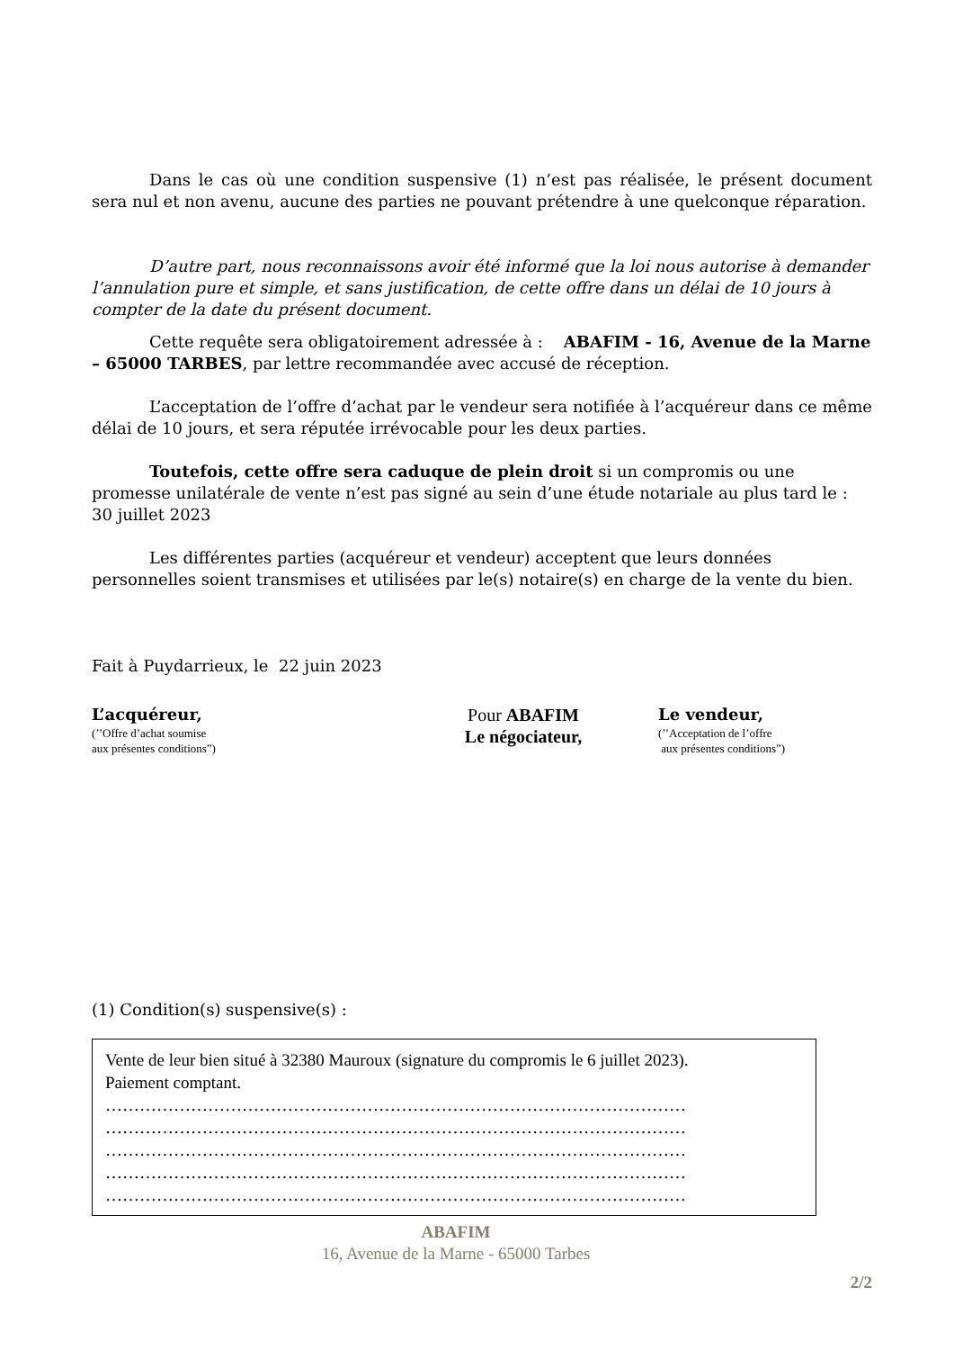Dans le cas où une condition suspensive (1) n’est pas réalisée, le présent document sera nul et non avenu, aucune des parties ne pouvant prétendre à une quelconque réparation.
D’autre part, nous reconnaissons avoir été informé que la loi nous autorise à demander l’annulation pure et simple, et sans justification, de cette offre dans un délai de 10 jours à compter de la date du présent document.
Cette requête sera obligatoirement adressée à : ABAFIM - 16, Avenue de la Marne – 65000 TARBES, par lettre recommandée avec accusé de réception.
L’acceptation de l’offre d’achat par le vendeur sera notifiée à l’acquéreur dans ce même délai de 10 jours, et sera réputée irrévocable pour les deux parties.
Toutefois, cette offre sera caduque de plein droit si un compromis ou une promesse unilatérale de vente n’est pas signé au sein d’une étude notariale au plus tard le : 30 juillet 2023
Les différentes parties (acquéreur et vendeur) acceptent que leurs données personnelles soient transmises et utilisées par le(s) notaire(s) en charge de la vente du bien.
Fait à Puydarrieux, le 22 juin 2023
L’acquéreur,
(’’Offre d’achat soumise
aux présentes conditions”)
Pour ABAFIM
Le négociateur,
Le vendeur,
(’’Acceptation de l’offre
aux présentes conditions”)
(1) Condition(s) suspensive(s) :
Vente de leur bien situé à 32380 Mauroux (signature du compromis le 6 juillet 2023).
Paiement comptant.
…………………………………………………………………………………………
…………………………………………………………………………………………
…………………………………………………………………………………………
…………………………………………………………………………………………
…………………………………………………………………………………………
ABAFIM
16, Avenue de la Marne - 65000 Tarbes
2/2